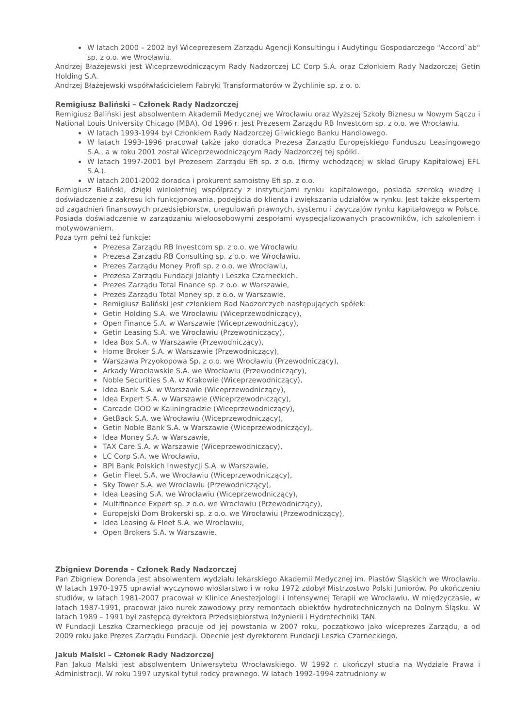W latach 2000 – 2002 był Wiceprezesem Zarządu Agencji Konsultingu i Audytingu Gospodarczego "Accord`ab" sp. z o.o. we Wrocławiu.
Andrzej Błażejewski jest Wiceprzewodniczącym Rady Nadzorczej LC Corp S.A. oraz Członkiem Rady Nadzorczej Getin Holding S.A.
Andrzej Błażejewski współwłaścicielem Fabryki Transformatorów w Żychlinie sp. z o. o.
Remigiusz Baliński – Członek Rady Nadzorczej
Remigiusz Baliński jest absolwentem Akademii Medycznej we Wrocławiu oraz Wyższej Szkoły Biznesu w Nowym Sączu i National Louis University Chicago (MBA). Od 1996 r. jest Prezesem Zarządu RB Investcom sp. z o.o. we Wrocławiu.
W latach 1993-1994 był Członkiem Rady Nadzorczej Gliwickiego Banku Handlowego.
W latach 1993-1996 pracował także jako doradca Prezesa Zarządu Europejskiego Funduszu Leasingowego S.A., a w roku 2001 został Wiceprzewodniczącym Rady Nadzorczej tej spółki.
W latach 1997-2001 był Prezesem Zarządu Efi sp. z o.o. (firmy wchodzącej w skład Grupy Kapitałowej EFL S.A.).
W latach 2001-2002 doradca i prokurent samoistny Efi sp. z o.o.
Remigiusz Baliński, dzięki wieloletniej współpracy z instytucjami rynku kapitałowego, posiada szeroką wiedzę i doświadczenie z zakresu ich funkcjonowania, podejścia do klienta i zwiększania udziałów w rynku. Jest także ekspertem od zagadnień finansowych przedsiębiorstw, uregulowań prawnych, systemu i zwyczajów rynku kapitałowego w Polsce. Posiada doświadczenie w zarządzaniu wieloosobowymi zespołami wyspecjalizowanych pracowników, ich szkoleniem i motywowaniem.
Poza tym pełni też funkcje:
Prezesa Zarządu RB Investcom sp. z o.o. we Wrocławiu
Prezesa Zarządu RB Consulting sp. z o.o. we Wrocławiu,
Prezes Zarządu Money Profi sp. z o.o. we Wrocławiu,
Prezesa Zarządu Fundacji Jolanty i Leszka Czarneckich.
Prezes Zarządu Total Finance sp. z o.o. w Warszawie,
Prezes Zarządu Total Money sp. z o.o. w Warszawie.
Remigiusz Baliński jest członkiem Rad Nadzorczych następujących spółek:
Getin Holding S.A. we Wrocławiu (Wiceprzewodniczący),
Open Finance S.A. w Warszawie (Wiceprzewodniczący),
Getin Leasing S.A. we Wrocławiu (Przewodniczący),
Idea Box S.A. w Warszawie (Przewodniczący),
Home Broker S.A. w Warszawie (Przewodniczący),
Warszawa Przyokopowa Sp. z o.o. we Wrocławiu (Przewodniczący),
Arkady Wrocławskie S.A. we Wrocławiu (Przewodniczący),
Noble Securities S.A. w Krakowie (Wiceprzewodniczący),
Idea Bank S.A. w Warszawie (Wiceprzewodniczący),
Idea Expert S.A. w Warszawie (Wiceprzewodniczący),
Carcade OOO w Kaliningradzie (Wiceprzewodniczący),
GetBack S.A. we Wrocławiu (Wiceprzewodniczący),
Getin Noble Bank S.A. w Warszawie (Wiceprzewodniczący),
Idea Money S.A. w Warszawie,
TAX Care S.A. w Warszawie (Wiceprzewodniczący),
LC Corp S.A. we Wrocławiu,
BPI Bank Polskich Inwestycji S.A. w Warszawie,
Getin Fleet S.A. we Wrocławiu (Wiceprzewodniczący),
Sky Tower S.A. we Wrocławiu (Przewodniczący),
Idea Leasing S.A. we Wrocławiu (Wiceprzewodniczący),
Multifinance Expert sp. z o.o. we Wrocławiu (Przewodniczący),
Europejski Dom Brokerski sp. z o.o. we Wrocławiu (Przewodniczący),
Idea Leasing & Fleet S.A. we Wrocławiu,
Open Brokers S.A. w Warszawie.
Zbigniew Dorenda – Członek Rady Nadzorczej
Pan Zbigniew Dorenda jest absolwentem wydziału lekarskiego Akademii Medycznej im. Piastów Śląskich we Wrocławiu. W latach 1970-1975 uprawiał wyczynowo wioślarstwo i w roku 1972 zdobył Mistrzostwo Polski Juniorów. Po ukończeniu studiów, w latach 1981-2007 pracował w Klinice Anestezjologii i Intensywnej Terapii we Wrocławiu. W międzyczasie, w latach 1987-1991, pracował jako nurek zawodowy przy remontach obiektów hydrotechnicznych na Dolnym Śląsku. W latach 1989 – 1991 był zastępcą dyrektora Przedsiębiorstwa Inżynierii i Hydrotechniki TAN.
W Fundacji Leszka Czarneckiego pracuje od jej powstania w 2007 roku, początkowo jako wiceprezes Zarządu, a od 2009 roku jako Prezes Zarządu Fundacji. Obecnie jest dyrektorem Fundacji Leszka Czarneckiego.
Jakub Malski – Członek Rady Nadzorczej
Pan Jakub Malski jest absolwentem Uniwersytetu Wrocławskiego. W 1992 r. ukończył studia na Wydziale Prawa i Administracji. W roku 1997 uzyskał tytuł radcy prawnego. W latach 1992-1994 zatrudniony w